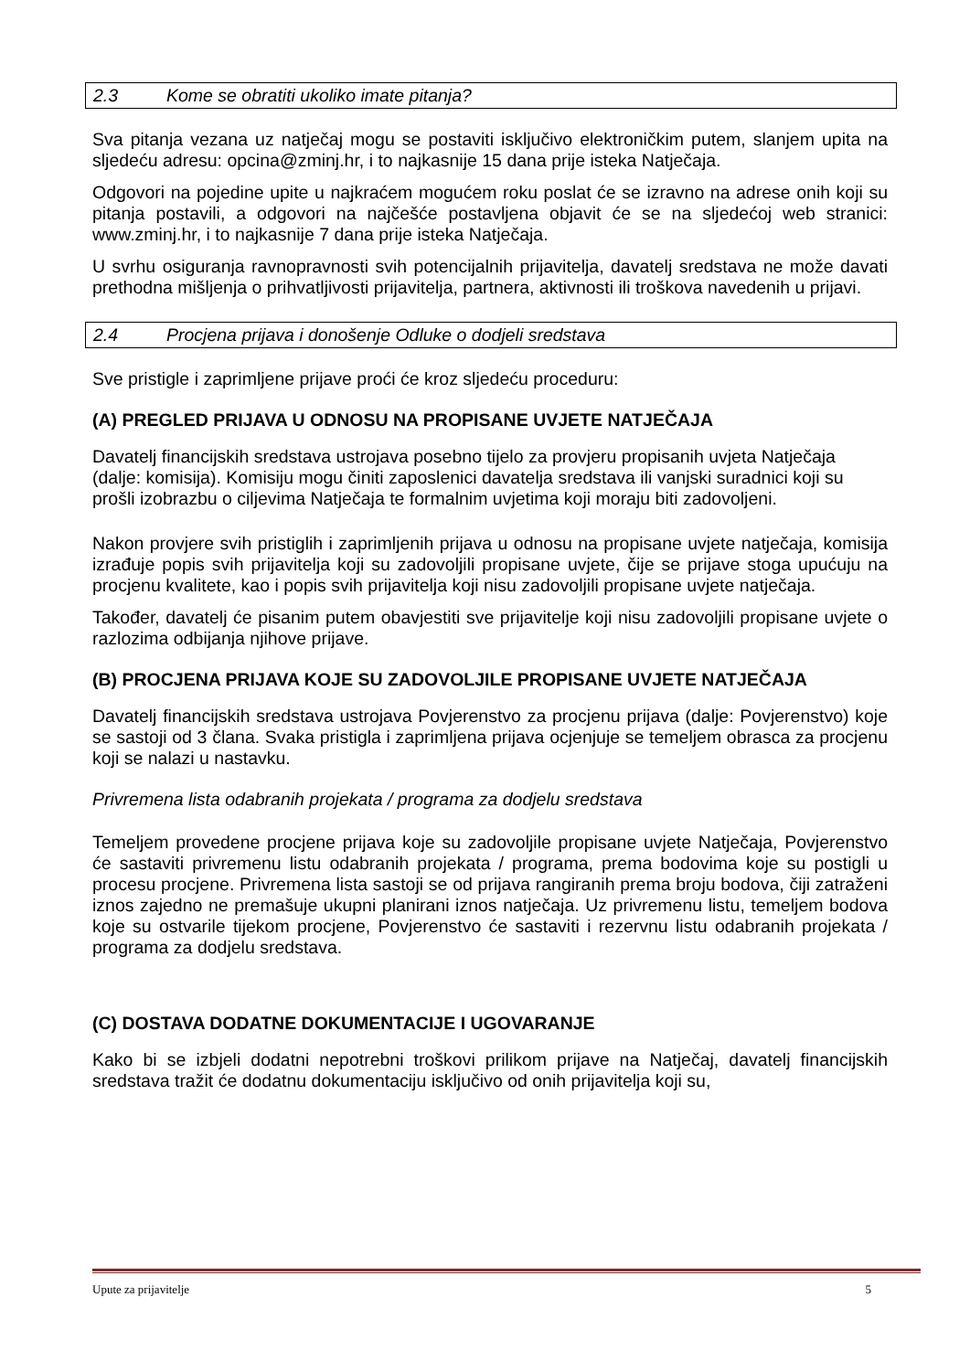2.3 Kome se obratiti ukoliko imate pitanja?
Sva pitanja vezana uz natječaj mogu se postaviti isključivo elektroničkim putem, slanjem upita na sljedeću adresu: opcina@zminj.hr, i to najkasnije 15 dana prije isteka Natječaja.
Odgovori na pojedine upite u najkraćem mogućem roku poslat će se izravno na adrese onih koji su pitanja postavili, a odgovori na najčešće postavljena objavit će se na sljedećoj web stranici: www.zminj.hr, i to najkasnije 7 dana prije isteka Natječaja.
U svrhu osiguranja ravnopravnosti svih potencijalnih prijavitelja, davatelj sredstava ne može davati prethodna mišljenja o prihvatljivosti prijavitelja, partnera, aktivnosti ili troškova navedenih u prijavi.
2.4 Procjena prijava i donošenje Odluke o dodjeli sredstava
Sve pristigle i zaprimljene prijave proći će kroz sljedeću proceduru:
(A) PREGLED PRIJAVA U ODNOSU NA PROPISANE UVJETE NATJEČAJA
Davatelj financijskih sredstava ustrojava posebno tijelo za provjeru propisanih uvjeta Natječaja (dalje: komisija). Komisiju mogu činiti zaposlenici davatelja sredstava ili vanjski suradnici koji su prošli izobrazbu o ciljevima Natječaja te formalnim uvjetima koji moraju biti zadovoljeni.
Nakon provjere svih pristiglih i zaprimljenih prijava u odnosu na propisane uvjete natječaja, komisija izrađuje popis svih prijavitelja koji su zadovoljili propisane uvjete, čije se prijave stoga upućuju na procjenu kvalitete, kao i popis svih prijavitelja koji nisu zadovoljili propisane uvjete natječaja.
Također, davatelj će pisanim putem obavjestiti sve prijavitelje koji nisu zadovoljili propisane uvjete o razlozima odbijanja njihove prijave.
(B) PROCJENA PRIJAVA KOJE SU ZADOVOLJILE PROPISANE UVJETE NATJEČAJA
Davatelj financijskih sredstava ustrojava Povjerenstvo za procjenu prijava (dalje: Povjerenstvo) koje se sastoji od 3 člana. Svaka pristigla i zaprimljena prijava ocjenjuje se temeljem obrasca za procjenu koji se nalazi u nastavku.
Privremena lista odabranih projekata / programa za dodjelu sredstava
Temeljem provedene procjene prijava koje su zadovoljile propisane uvjete Natječaja, Povjerenstvo će sastaviti privremenu listu odabranih projekata / programa, prema bodovima koje su postigli u procesu procjene. Privremena lista sastoji se od prijava rangiranih prema broju bodova, čiji zatraženi iznos zajedno ne premašuje ukupni planirani iznos natječaja. Uz privremenu listu, temeljem bodova koje su ostvarile tijekom procjene, Povjerenstvo će sastaviti i rezervnu listu odabranih projekata / programa za dodjelu sredstava.
(C) DOSTAVA DODATNE DOKUMENTACIJE I UGOVARANJE
Kako bi se izbjeli dodatni nepotrebni troškovi prilikom prijave na Natječaj, davatelj financijskih sredstava tražit će dodatnu dokumentaciju isključivo od onih prijavitelja koji su,
Upute za prijavitelje 5